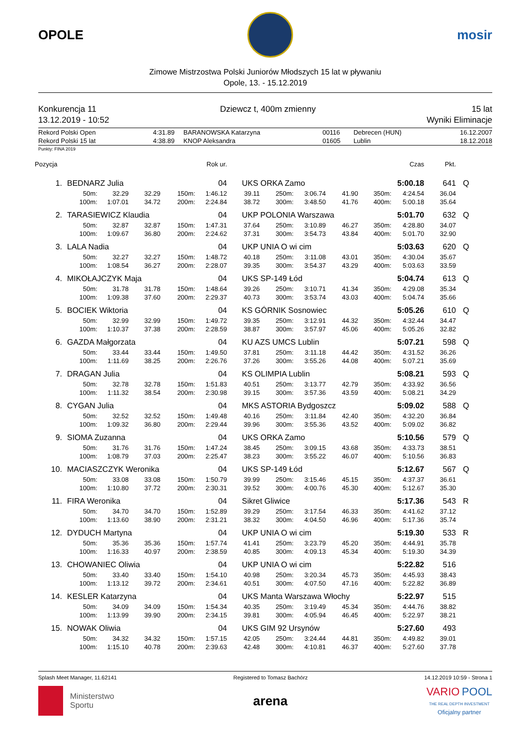OPOLE mosir
Zimowe Mistrzostwa Polski Juniorów Młodszych 15 lat w pływaniu
Opole, 13. - 15.12.2019
Konkurencja 11
13.12.2019 - 10:52
Dziewcz t, 400m zmienny 15 lat
Wyniki Eliminacje
| Rekord Polski Open | 4:31.89 | BARANOWSKA Katarzyna | 00116 | Debrecen (HUN) | 16.12.2007 |
| Rekord Polski 15 lat | 4:38.89 | KNOP Aleksandra | 01605 | Lublin | 18.12.2018 |
Punkty: FINA 2019
| Pozycja | | | | | Rok ur. | | | | | | Czas | Pkt. | |
| --- | --- | --- | --- | --- | --- | --- | --- | --- | --- | --- | --- | --- | --- |
| 1. | BEDNARZ Julia | | | | 04 | UKS ORKA Zamo | | | | | 5:00.18 | 641 | Q |
| | 50m: | 32.29 | 32.29 | 150m: | 1:46.12 | 39.11 | 250m: | 3:06.74 | 41.90 | 350m: | 4:24.54 | 36.04 | |
| | 100m: | 1:07.01 | 34.72 | 200m: | 2:24.84 | 38.72 | 300m: | 3:48.50 | 41.76 | 400m: | 5:00.18 | 35.64 | |
| 2. | TARASIEWICZ Klaudia | | | | 04 | UKP POLONIA Warszawa | | | | | 5:01.70 | 632 | Q |
| | 50m: | 32.87 | 32.87 | 150m: | 1:47.31 | 37.64 | 250m: | 3:10.89 | 46.27 | 350m: | 4:28.80 | 34.07 | |
| | 100m: | 1:09.67 | 36.80 | 200m: | 2:24.62 | 37.31 | 300m: | 3:54.73 | 43.84 | 400m: | 5:01.70 | 32.90 | |
| 3. | LALA Nadia | | | | 04 | UKP UNIA O wi cim | | | | | 5:03.63 | 620 | Q |
| | 50m: | 32.27 | 32.27 | 150m: | 1:48.72 | 40.18 | 250m: | 3:11.08 | 43.01 | 350m: | 4:30.04 | 35.67 | |
| | 100m: | 1:08.54 | 36.27 | 200m: | 2:28.07 | 39.35 | 300m: | 3:54.37 | 43.29 | 400m: | 5:03.63 | 33.59 | |
| 4. | MIKOŁAJCZYK Maja | | | | 04 | UKS SP-149 Łód | | | | | 5:04.74 | 613 | Q |
| | 50m: | 31.78 | 31.78 | 150m: | 1:48.64 | 39.26 | 250m: | 3:10.71 | 41.34 | 350m: | 4:29.08 | 35.34 | |
| | 100m: | 1:09.38 | 37.60 | 200m: | 2:29.37 | 40.73 | 300m: | 3:53.74 | 43.03 | 400m: | 5:04.74 | 35.66 | |
| 5. | BOCIEK Wiktoria | | | | 04 | KS GÓRNIK Sosnowiec | | | | | 5:05.26 | 610 | Q |
| | 50m: | 32.99 | 32.99 | 150m: | 1:49.72 | 39.35 | 250m: | 3:12.91 | 44.32 | 350m: | 4:32.44 | 34.47 | |
| | 100m: | 1:10.37 | 37.38 | 200m: | 2:28.59 | 38.87 | 300m: | 3:57.97 | 45.06 | 400m: | 5:05.26 | 32.82 | |
| 6. | GAZDA Małgorzata | | | | 04 | KU AZS UMCS Lublin | | | | | 5:07.21 | 598 | Q |
| | 50m: | 33.44 | 33.44 | 150m: | 1:49.50 | 37.81 | 250m: | 3:11.18 | 44.42 | 350m: | 4:31.52 | 36.26 | |
| | 100m: | 1:11.69 | 38.25 | 200m: | 2:26.76 | 37.26 | 300m: | 3:55.26 | 44.08 | 400m: | 5:07.21 | 35.69 | |
| 7. | DRAGAN Julia | | | | 04 | KS OLIMPIA Lublin | | | | | 5:08.21 | 593 | Q |
| | 50m: | 32.78 | 32.78 | 150m: | 1:51.83 | 40.51 | 250m: | 3:13.77 | 42.79 | 350m: | 4:33.92 | 36.56 | |
| | 100m: | 1:11.32 | 38.54 | 200m: | 2:30.98 | 39.15 | 300m: | 3:57.36 | 43.59 | 400m: | 5:08.21 | 34.29 | |
| 8. | CYGAN Julia | | | | 04 | MKS ASTORIA Bydgoszcz | | | | | 5:09.02 | 588 | Q |
| | 50m: | 32.52 | 32.52 | 150m: | 1:49.48 | 40.16 | 250m: | 3:11.84 | 42.40 | 350m: | 4:32.20 | 36.84 | |
| | 100m: | 1:09.32 | 36.80 | 200m: | 2:29.44 | 39.96 | 300m: | 3:55.36 | 43.52 | 400m: | 5:09.02 | 36.82 | |
| 9. | SIOMA Zuzanna | | | | 04 | UKS ORKA Zamo | | | | | 5:10.56 | 579 | Q |
| | 50m: | 31.76 | 31.76 | 150m: | 1:47.24 | 38.45 | 250m: | 3:09.15 | 43.68 | 350m: | 4:33.73 | 38.51 | |
| | 100m: | 1:08.79 | 37.03 | 200m: | 2:25.47 | 38.23 | 300m: | 3:55.22 | 46.07 | 400m: | 5:10.56 | 36.83 | |
| 10. | MACIASZCZYK Weronika | | | | 04 | UKS SP-149 Łód | | | | | 5:12.67 | 567 | Q |
| | 50m: | 33.08 | 33.08 | 150m: | 1:50.79 | 39.99 | 250m: | 3:15.46 | 45.15 | 350m: | 4:37.37 | 36.61 | |
| | 100m: | 1:10.80 | 37.72 | 200m: | 2:30.31 | 39.52 | 300m: | 4:00.76 | 45.30 | 400m: | 5:12.67 | 35.30 | |
| 11. | FIRA Weronika | | | | 04 | Sikret Gliwice | | | | | 5:17.36 | 543 | R |
| | 50m: | 34.70 | 34.70 | 150m: | 1:52.89 | 39.29 | 250m: | 3:17.54 | 46.33 | 350m: | 4:41.62 | 37.12 | |
| | 100m: | 1:13.60 | 38.90 | 200m: | 2:31.21 | 38.32 | 300m: | 4:04.50 | 46.96 | 400m: | 5:17.36 | 35.74 | |
| 12. | DYDUCH Martyna | | | | 04 | UKP UNIA O wi cim | | | | | 5:19.30 | 533 | R |
| | 50m: | 35.36 | 35.36 | 150m: | 1:57.74 | 41.41 | 250m: | 3:23.79 | 45.20 | 350m: | 4:44.91 | 35.78 | |
| | 100m: | 1:16.33 | 40.97 | 200m: | 2:38.59 | 40.85 | 300m: | 4:09.13 | 45.34 | 400m: | 5:19.30 | 34.39 | |
| 13. | CHOWANIEC Oliwia | | | | 04 | UKP UNIA O wi cim | | | | | 5:22.82 | 516 | |
| | 50m: | 33.40 | 33.40 | 150m: | 1:54.10 | 40.98 | 250m: | 3:20.34 | 45.73 | 350m: | 4:45.93 | 38.43 | |
| | 100m: | 1:13.12 | 39.72 | 200m: | 2:34.61 | 40.51 | 300m: | 4:07.50 | 47.16 | 400m: | 5:22.82 | 36.89 | |
| 14. | KESLER Katarzyna | | | | 04 | UKS Manta Warszawa Włochy | | | | | 5:22.97 | 515 | |
| | 50m: | 34.09 | 34.09 | 150m: | 1:54.34 | 40.35 | 250m: | 3:19.49 | 45.34 | 350m: | 4:44.76 | 38.82 | |
| | 100m: | 1:13.99 | 39.90 | 200m: | 2:34.15 | 39.81 | 300m: | 4:05.94 | 46.45 | 400m: | 5:22.97 | 38.21 | |
| 15. | NOWAK Oliwia | | | | 04 | UKS GIM 92 Ursynów | | | | | 5:27.60 | 493 | |
| | 50m: | 34.32 | 34.32 | 150m: | 1:57.15 | 42.05 | 250m: | 3:24.44 | 44.81 | 350m: | 4:49.82 | 39.01 | |
| | 100m: | 1:15.10 | 40.78 | 200m: | 2:39.63 | 42.48 | 300m: | 4:10.81 | 46.37 | 400m: | 5:27.60 | 37.78 | |
Splash Meet Manager, 11.62141 Registered to Tomasz Bachórz 14.12.2019 10:59 - Strona 1
Ministerstwo
Sportu
arena
VARIO POOL
THE REAL DEPTH INVESTMENT
Oficjalny partner